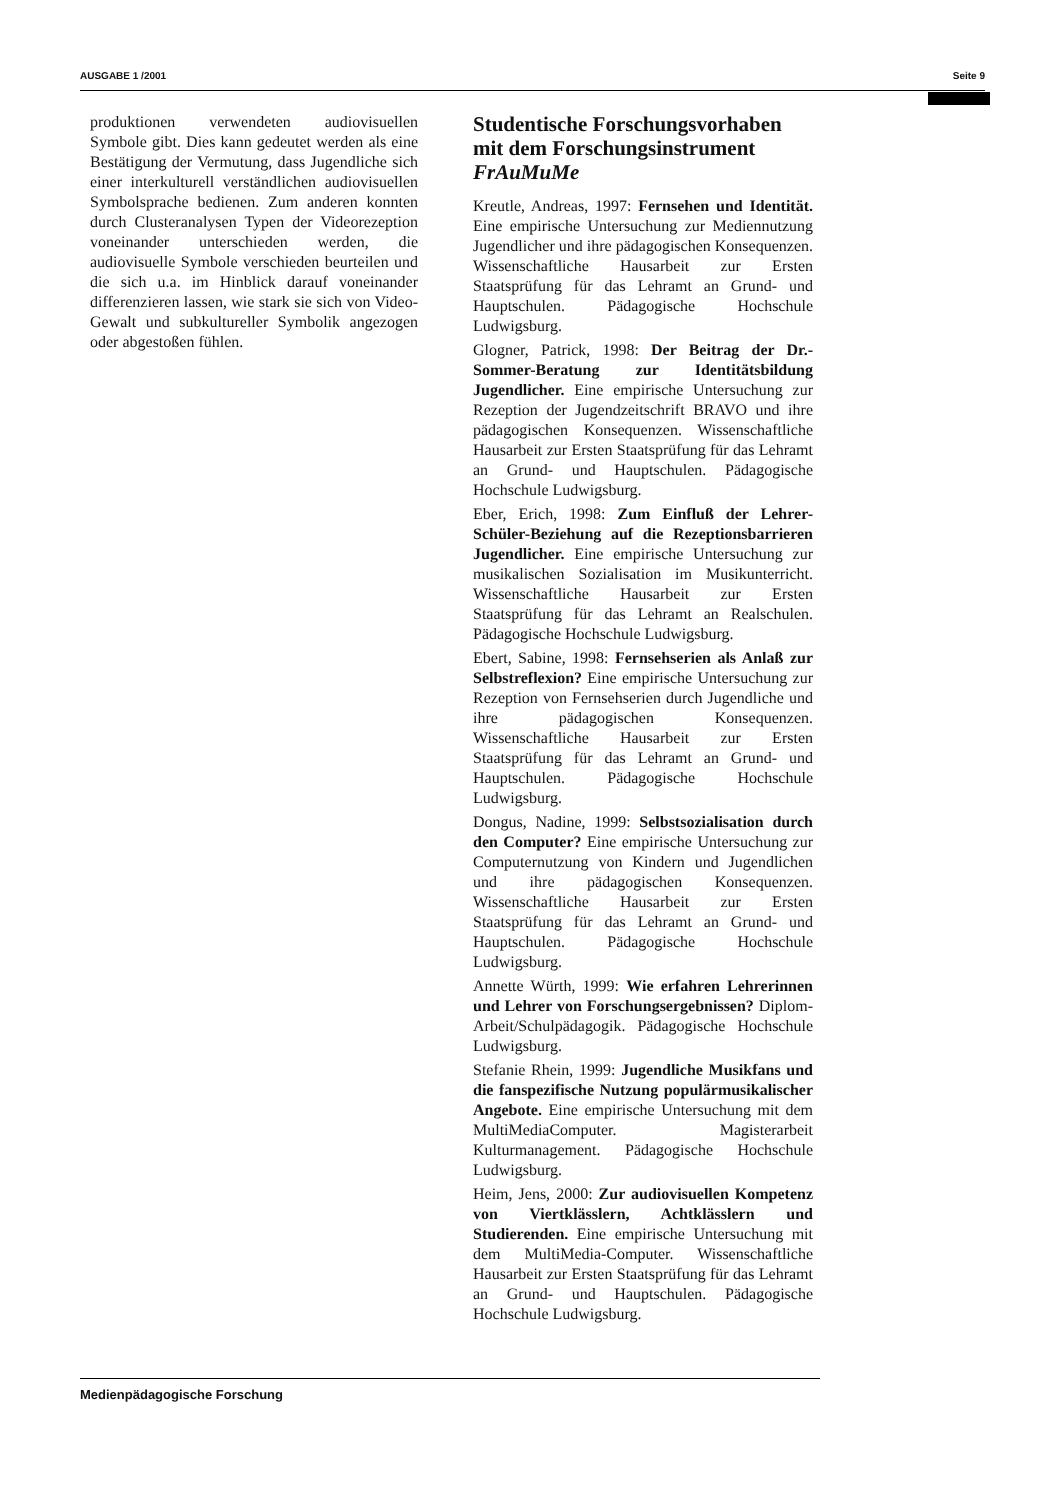AUSGABE 1 /2001 Seite 9
produktionen verwendeten audiovisuellen Symbole gibt. Dies kann gedeutet werden als eine Bestätigung der Vermutung, dass Jugendliche sich einer interkulturell verständlichen audiovisuellen Symbolsprache bedienen. Zum anderen konnten durch Clusteranalysen Typen der Videorezeption voneinander unterschieden werden, die audiovisuelle Symbole verschieden beurteilen und die sich u.a. im Hinblick darauf voneinander differenzieren lassen, wie stark sie sich von Video-Gewalt und subkultureller Symbolik angezogen oder abgestoßen fühlen.
Studentische Forschungsvorhaben mit dem Forschungsinstrument FrAuMuMe
Kreutle, Andreas, 1997: Fernsehen und Identität. Eine empirische Untersuchung zur Mediennutzung Jugendlicher und ihre pädagogischen Konsequenzen. Wissenschaftliche Hausarbeit zur Ersten Staatsprüfung für das Lehramt an Grund- und Hauptschulen. Pädagogische Hochschule Ludwigsburg.
Glogner, Patrick, 1998: Der Beitrag der Dr.-Sommer-Beratung zur Identitätsbildung Jugendlicher. Eine empirische Untersuchung zur Rezeption der Jugendzeitschrift BRAVO und ihre pädagogischen Konsequenzen. Wissenschaftliche Hausarbeit zur Ersten Staatsprüfung für das Lehramt an Grund- und Hauptschulen. Pädagogische Hochschule Ludwigsburg.
Eber, Erich, 1998: Zum Einfluß der Lehrer-Schüler-Beziehung auf die Rezeptionsbarrieren Jugendlicher. Eine empirische Untersuchung zur musikalischen Sozialisation im Musikunterricht. Wissenschaftliche Hausarbeit zur Ersten Staatsprüfung für das Lehramt an Realschulen. Pädagogische Hochschule Ludwigsburg.
Ebert, Sabine, 1998: Fernsehserien als Anlaß zur Selbstreflexion? Eine empirische Untersuchung zur Rezeption von Fernsehserien durch Jugendliche und ihre pädagogischen Konsequenzen. Wissenschaftliche Hausarbeit zur Ersten Staatsprüfung für das Lehramt an Grund- und Hauptschulen. Pädagogische Hochschule Ludwigsburg.
Dongus, Nadine, 1999: Selbstsozialisation durch den Computer? Eine empirische Untersuchung zur Computernutzung von Kindern und Jugendlichen und ihre pädagogischen Konsequenzen. Wissenschaftliche Hausarbeit zur Ersten Staatsprüfung für das Lehramt an Grund- und Hauptschulen. Pädagogische Hochschule Ludwigsburg.
Annette Würth, 1999: Wie erfahren Lehrerinnen und Lehrer von Forschungsergebnissen? Diplom-Arbeit/Schulpädagogik. Pädagogische Hochschule Ludwigsburg.
Stefanie Rhein, 1999: Jugendliche Musikfans und die fanspezifische Nutzung populärmusikalischer Angebote. Eine empirische Untersuchung mit dem MultiMediaComputer. Magisterarbeit Kulturmanagement. Pädagogische Hochschule Ludwigsburg.
Heim, Jens, 2000: Zur audiovisuellen Kompetenz von Viertklässlern, Achtklässlern und Studierenden. Eine empirische Untersuchung mit dem MultiMedia-Computer. Wissenschaftliche Hausarbeit zur Ersten Staatsprüfung für das Lehramt an Grund- und Hauptschulen. Pädagogische Hochschule Ludwigsburg.
Medienpädagogische Forschung